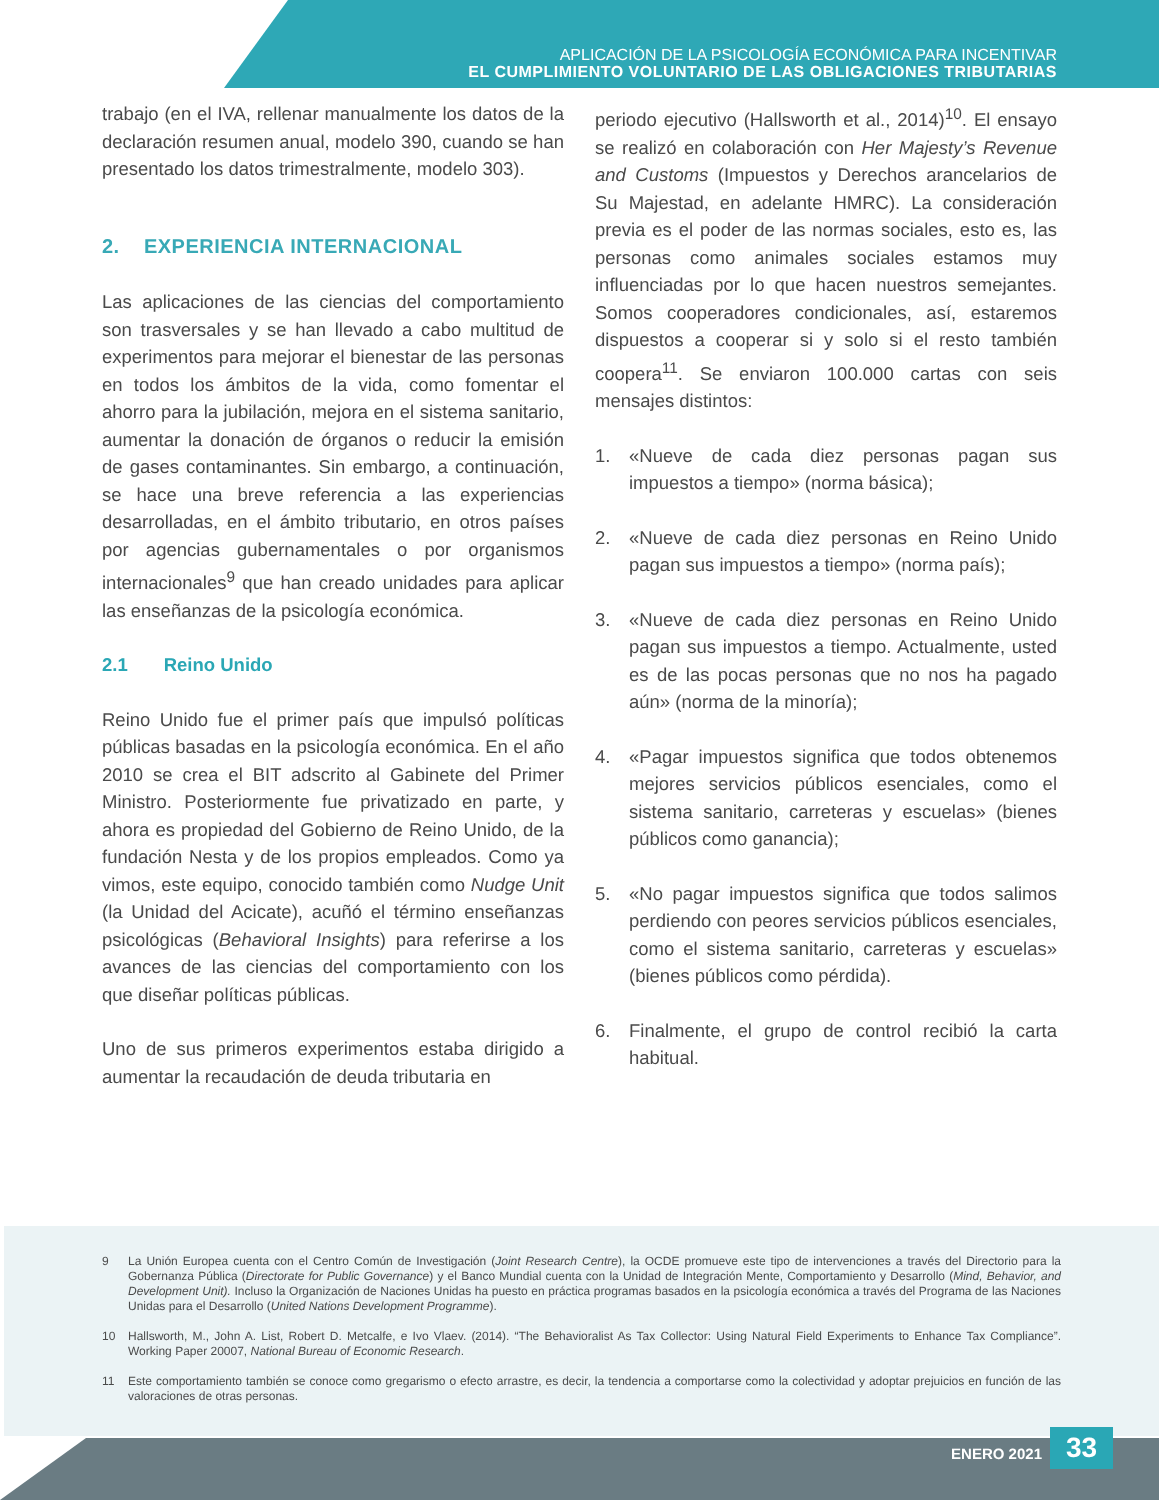APLICACIÓN DE LA PSICOLOGÍA ECONÓMICA PARA INCENTIVAR
EL CUMPLIMIENTO VOLUNTARIO DE LAS OBLIGACIONES TRIBUTARIAS
trabajo (en el IVA, rellenar manualmente los datos de la declaración resumen anual, modelo 390, cuando se han presentado los datos trimestralmente, modelo 303).
2. EXPERIENCIA INTERNACIONAL
Las aplicaciones de las ciencias del comportamiento son trasversales y se han llevado a cabo multitud de experimentos para mejorar el bienestar de las personas en todos los ámbitos de la vida, como fomentar el ahorro para la jubilación, mejora en el sistema sanitario, aumentar la donación de órganos o reducir la emisión de gases contaminantes. Sin embargo, a continuación, se hace una breve referencia a las experiencias desarrolladas, en el ámbito tributario, en otros países por agencias gubernamentales o por organismos internacionales<sup>9</sup> que han creado unidades para aplicar las enseñanzas de la psicología económica.
2.1 Reino Unido
Reino Unido fue el primer país que impulsó políticas públicas basadas en la psicología económica. En el año 2010 se crea el BIT adscrito al Gabinete del Primer Ministro. Posteriormente fue privatizado en parte, y ahora es propiedad del Gobierno de Reino Unido, de la fundación Nesta y de los propios empleados. Como ya vimos, este equipo, conocido también como Nudge Unit (la Unidad del Acicate), acuñó el término enseñanzas psicológicas (Behavioral Insights) para referirse a los avances de las ciencias del comportamiento con los que diseñar políticas públicas.
Uno de sus primeros experimentos estaba dirigido a aumentar la recaudación de deuda tributaria en
periodo ejecutivo (Hallsworth et al., 2014)<sup>10</sup>. El ensayo se realizó en colaboración con Her Majesty’s Revenue and Customs (Impuestos y Derechos arancelarios de Su Majestad, en adelante HMRC). La consideración previa es el poder de las normas sociales, esto es, las personas como animales sociales estamos muy influenciadas por lo que hacen nuestros semejantes. Somos cooperadores condicionales, así, estaremos dispuestos a cooperar si y solo si el resto también coopera<sup>11</sup>. Se enviaron 100.000 cartas con seis mensajes distintos:
1. «Nueve de cada diez personas pagan sus impuestos a tiempo» (norma básica);
2. «Nueve de cada diez personas en Reino Unido pagan sus impuestos a tiempo» (norma país);
3. «Nueve de cada diez personas en Reino Unido pagan sus impuestos a tiempo. Actualmente, usted es de las pocas personas que no nos ha pagado aún» (norma de la minoría);
4. «Pagar impuestos significa que todos obtenemos mejores servicios públicos esenciales, como el sistema sanitario, carreteras y escuelas» (bienes públicos como ganancia);
5. «No pagar impuestos significa que todos salimos perdiendo con peores servicios públicos esenciales, como el sistema sanitario, carreteras y escuelas» (bienes públicos como pérdida).
6. Finalmente, el grupo de control recibió la carta habitual.
9 La Unión Europea cuenta con el Centro Común de Investigación (Joint Research Centre), la OCDE promueve este tipo de intervenciones a través del Directorio para la Gobernanza Pública (Directorate for Public Governance) y el Banco Mundial cuenta con la Unidad de Integración Mente, Comportamiento y Desarrollo (Mind, Behavior, and Development Unit). Incluso la Organización de Naciones Unidas ha puesto en práctica programas basados en la psicología económica a través del Programa de las Naciones Unidas para el Desarrollo (United Nations Development Programme).
10 Hallsworth, M., John A. List, Robert D. Metcalfe, e Ivo Vlaev. (2014). “The Behavioralist As Tax Collector: Using Natural Field Experiments to Enhance Tax Compliance”. Working Paper 20007, National Bureau of Economic Research.
11 Este comportamiento también se conoce como gregarismo o efecto arrastre, es decir, la tendencia a comportarse como la colectividad y adoptar prejuicios en función de las valoraciones de otras personas.
ENERO 2021 33